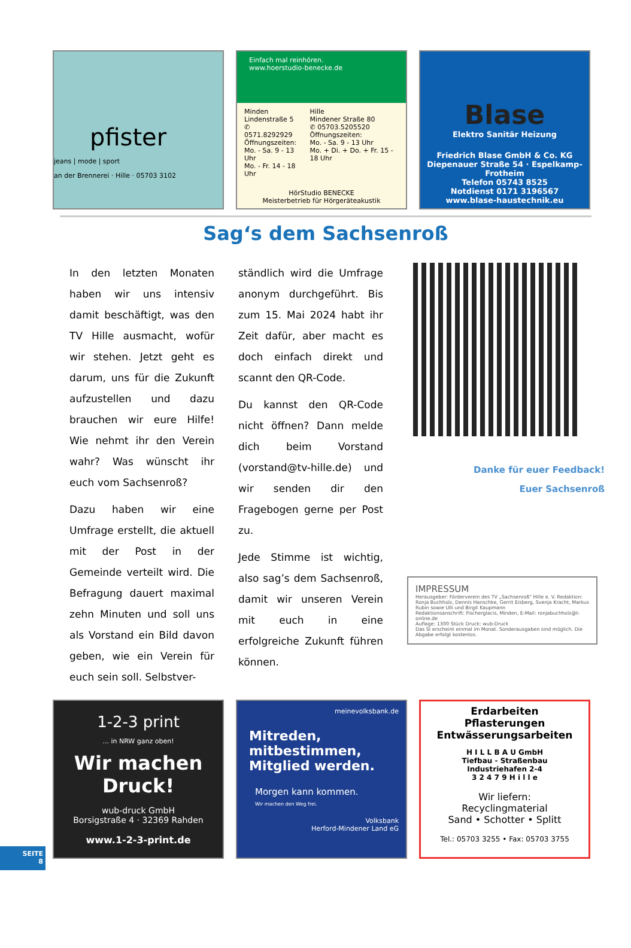pfister
jeans | mode | sport
an der Brennerei · Hille · 05703 3102
Einfach mal reinhören.
www.hoerstudio-benecke.de
Minden
Lindenstraße 5
✆ 0571.8292929
Öffnungszeiten:
Mo. - Sa. 9 - 13 Uhr
Mo. - Fr. 14 - 18 Uhr
Hille
Mindener Straße 80
✆ 05703.5205520
Öffnungszeiten:
Mo. - Sa. 9 - 13 Uhr
Mo. + Di. + Do. + Fr. 15 - 18 Uhr
HörStudio BENECKE
Meisterbetrieb für Hörgeräteakustik
Blase
Elektro Sanitär Heizung
Friedrich Blase GmbH & Co. KG
Diepenauer Straße 54 · Espelkamp-Frotheim
Telefon 05743 8525
Notdienst 0171 3196567
www.blase-haustechnik.eu
Sag‘s dem Sachsenroß
In den letzten Monaten haben wir uns intensiv damit beschäftigt, was den TV Hille ausmacht, wofür wir stehen. Jetzt geht es darum, uns für die Zukunft aufzustellen und dazu brauchen wir eure Hilfe! Wie nehmt ihr den Verein wahr? Was wünscht ihr euch vom Sachsenroß?
Dazu haben wir eine Umfrage erstellt, die aktuell mit der Post in der Gemeinde verteilt wird. Die Befragung dauert maximal zehn Minuten und soll uns als Vorstand ein Bild davon geben, wie ein Verein für euch sein soll. Selbstver-
ständlich wird die Umfrage anonym durchgeführt. Bis zum 15. Mai 2024 habt ihr Zeit dafür, aber macht es doch einfach direkt und scannt den QR-Code.
Du kannst den QR-Code nicht öffnen? Dann melde dich beim Vorstand (vorstand@tv-hille.de) und wir senden dir den Fragebogen gerne per Post zu.
Jede Stimme ist wichtig, also sag’s dem Sachsenroß, damit wir unseren Verein mit euch in eine erfolgreiche Zukunft führen können.
Danke für euer Feedback!
Euer Sachsenroß
IMPRESSUM
Herausgeber: Förderverein des TV „Sachsenroß“ Hille e. V. Redaktion: Ronja Buchholz, Dennis Hanschke, Gerrit Eisberg, Svenja Kracht, Markus Rubin sowie Ulli und Birgit Kaupmann
Redaktionsanschrift: Fischerglacis, Minden, E-Mail: ronjabuchholz@t-online.de
Auflage: 1300 Stück Druck: wub-Druck
Das SI erscheint einmal im Monat. Sonderausgaben sind möglich. Die Abgabe erfolgt kostenlos.
1-2-3 print
... in NRW ganz oben!
Wir machen Druck!
wub-druck GmbH
Borsigstraße 4 · 32369 Rahden
www.1-2-3-print.de
meinevolksbank.de
Mitreden, mitbestimmen, Mitglied werden.
Morgen kann kommen.
Wir machen den Weg frei.
Volksbank
Herford-Mindener Land eG
Erdarbeiten
Pflasterungen
Entwässerungsarbeiten
H I L L B A U GmbH
Tiefbau - Straßenbau
Industriehafen 2-4
3 2 4 7 9 H i l l e
Wir liefern:
Recyclingmaterial
Sand • Schotter • Splitt
Tel.: 05703 3255 • Fax: 05703 3755
SEITE
8